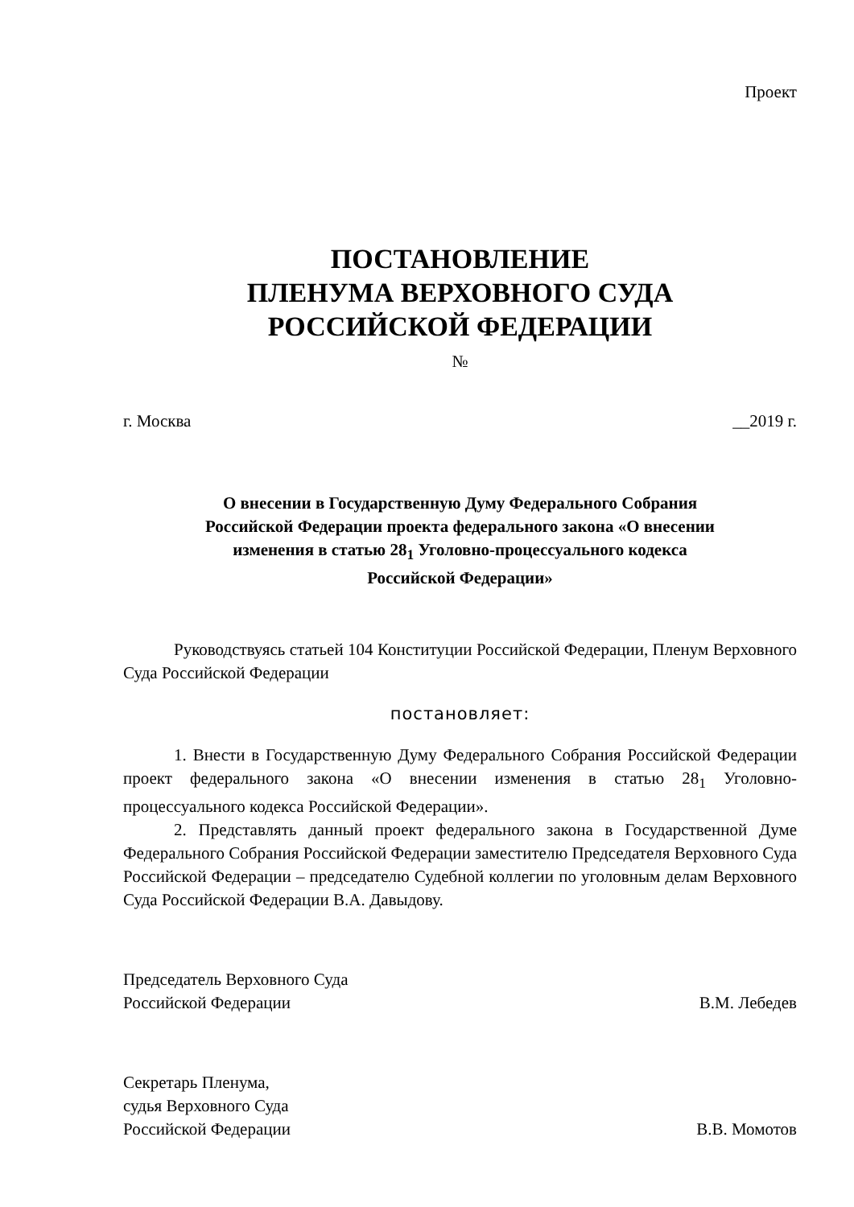Проект
ПОСТАНОВЛЕНИЕ
ПЛЕНУМА ВЕРХОВНОГО СУДА
РОССИЙСКОЙ ФЕДЕРАЦИИ
№
г. Москва __2019 г.
О внесении в Государственную Думу Федерального Собрания
Российской Федерации проекта федерального закона «О внесении
изменения в статью 28<sub>1</sub> Уголовно-процессуального кодекса
Российской Федерации»
Руководствуясь статьей 104 Конституции Российской Федерации, Пленум Верховного Суда Российской Федерации
постановляет:
1. Внести в Государственную Думу Федерального Собрания Российской Федерации проект федерального закона «О внесении изменения в статью 28<sub>1</sub> Уголовно-процессуального кодекса Российской Федерации».
2. Представлять данный проект федерального закона в Государственной Думе Федерального Собрания Российской Федерации заместителю Председателя Верховного Суда Российской Федерации – председателю Судебной коллегии по уголовным делам Верховного Суда Российской Федерации В.А. Давыдову.
Председатель Верховного Суда
Российской Федерации В.М. Лебедев
Секретарь Пленума,
судья Верховного Суда
Российской Федерации В.В. Момотов